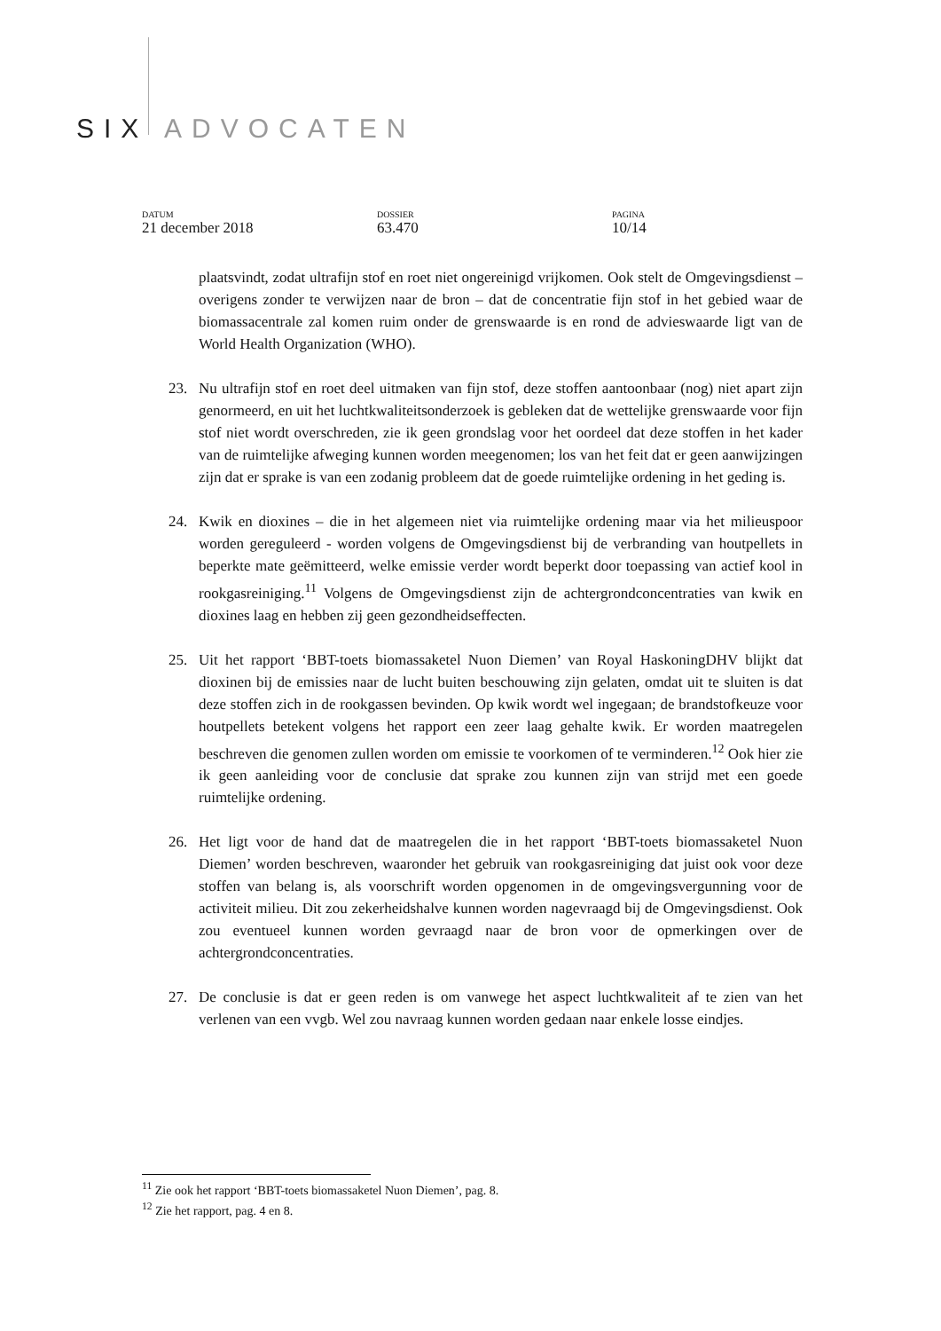SIX ADVOCATEN
DATUM
21 december 2018
DOSSIER
63.470
PAGINA
10/14
plaatsvindt, zodat ultrafijn stof en roet niet ongereinigd vrijkomen. Ook stelt de Omgevingsdienst – overigens zonder te verwijzen naar de bron – dat de concentratie fijn stof in het gebied waar de biomassacentrale zal komen ruim onder de grenswaarde is en rond de advieswaarde ligt van de World Health Organization (WHO).
23. Nu ultrafijn stof en roet deel uitmaken van fijn stof, deze stoffen aantoonbaar (nog) niet apart zijn genormeerd, en uit het luchtkwaliteitsonderzoek is gebleken dat de wettelijke grenswaarde voor fijn stof niet wordt overschreden, zie ik geen grondslag voor het oordeel dat deze stoffen in het kader van de ruimtelijke afweging kunnen worden meegenomen; los van het feit dat er geen aanwijzingen zijn dat er sprake is van een zodanig probleem dat de goede ruimtelijke ordening in het geding is.
24. Kwik en dioxines – die in het algemeen niet via ruimtelijke ordening maar via het milieuspoor worden gereguleerd - worden volgens de Omgevingsdienst bij de verbranding van houtpellets in beperkte mate geëmitteerd, welke emissie verder wordt beperkt door toepassing van actief kool in rookgasreiniging.<sup>11</sup> Volgens de Omgevingsdienst zijn de achtergrondconcentraties van kwik en dioxines laag en hebben zij geen gezondheidseffecten.
25. Uit het rapport ‘BBT-toets biomassaketel Nuon Diemen’ van Royal HaskoningDHV blijkt dat dioxinen bij de emissies naar de lucht buiten beschouwing zijn gelaten, omdat uit te sluiten is dat deze stoffen zich in de rookgassen bevinden. Op kwik wordt wel ingegaan; de brandstofkeuze voor houtpellets betekent volgens het rapport een zeer laag gehalte kwik. Er worden maatregelen beschreven die genomen zullen worden om emissie te voorkomen of te verminderen.<sup>12</sup> Ook hier zie ik geen aanleiding voor de conclusie dat sprake zou kunnen zijn van strijd met een goede ruimtelijke ordening.
26. Het ligt voor de hand dat de maatregelen die in het rapport ‘BBT-toets biomassaketel Nuon Diemen’ worden beschreven, waaronder het gebruik van rookgasreiniging dat juist ook voor deze stoffen van belang is, als voorschrift worden opgenomen in de omgevingsvergunning voor de activiteit milieu. Dit zou zekerheidshalve kunnen worden nagevraagd bij de Omgevingsdienst. Ook zou eventueel kunnen worden gevraagd naar de bron voor de opmerkingen over de achtergrondconcentraties.
27. De conclusie is dat er geen reden is om vanwege het aspect luchtkwaliteit af te zien van het verlenen van een vvgb. Wel zou navraag kunnen worden gedaan naar enkele losse eindjes.
<sup>11</sup> Zie ook het rapport ‘BBT-toets biomassaketel Nuon Diemen’, pag. 8.
<sup>12</sup> Zie het rapport, pag. 4 en 8.